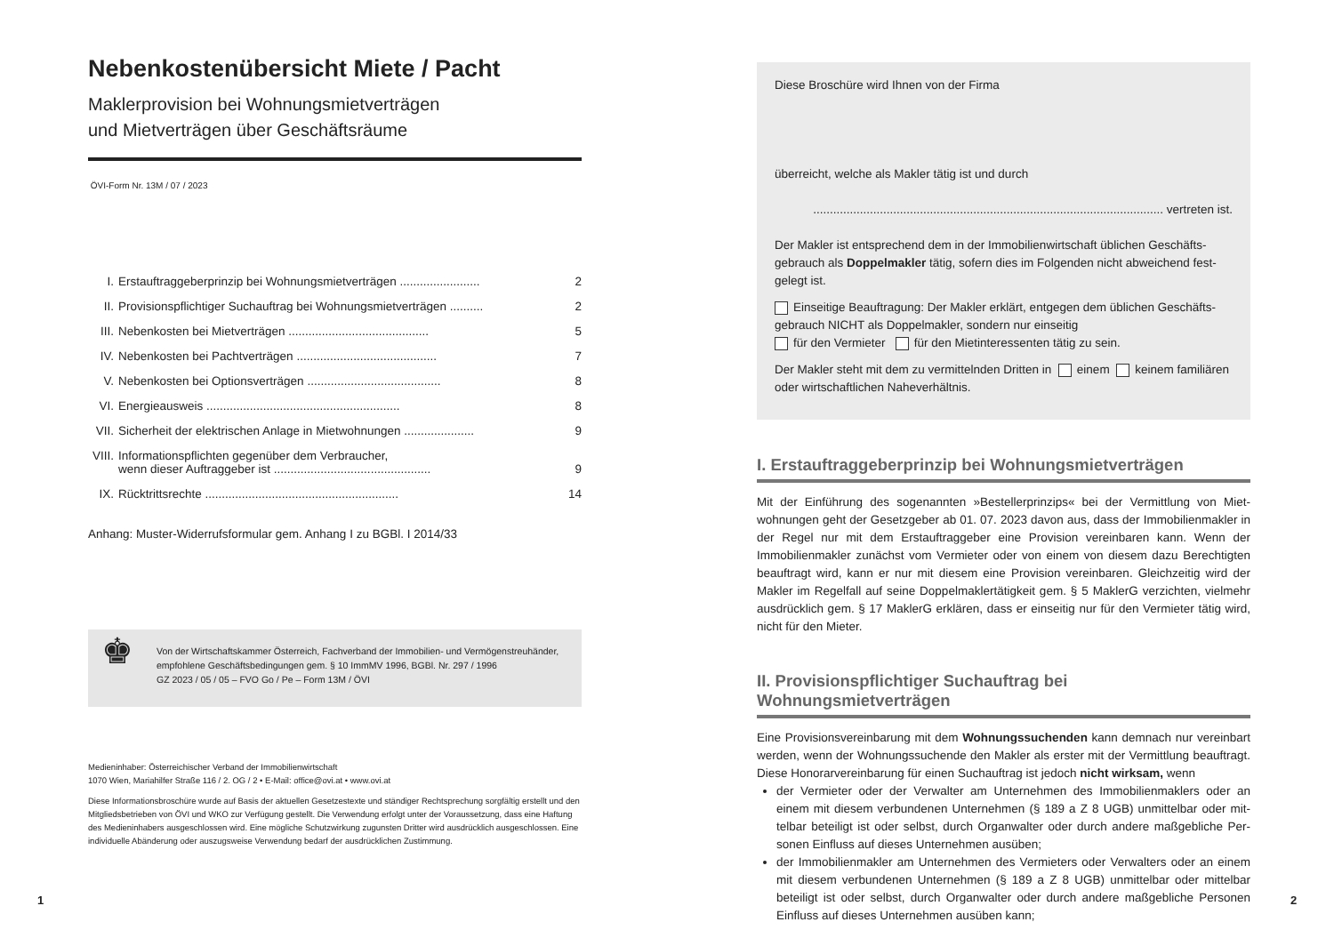Nebenkostenübersicht Miete / Pacht
Maklerprovision bei Wohnungsmietverträgen
und Mietverträgen über Geschäftsräume
ÖVI-Form Nr. 13M / 07 / 2023
I. Erstauftraggeberprinzip bei Wohnungsmietverträgen ........................ 2
II. Provisionspflichtiger Suchauftrag bei Wohnungsmietverträgen .......... 2
III. Nebenkosten bei Mietverträgen .......................................... 5
IV. Nebenkosten bei Pachtverträgen .......................................... 7
V. Nebenkosten bei Optionsverträgen ........................................ 8
VI. Energieausweis .......................................................... 8
VII. Sicherheit der elektrischen Anlage in Mietwohnungen ..................... 9
VIII. Informationspflichten gegenüber dem Verbraucher,
wenn dieser Auftraggeber ist ...............................................
9
IX. Rücktrittsrechte .......................................................... 14
Anhang: Muster-Widerrufsformular gem. Anhang I zu BGBl. I 2014/33
♚
Von der Wirtschaftskammer Österreich, Fachverband der Immobilien- und Vermögenstreu­händer, empfohlene Geschäftsbedingungen gem. § 10 ImmMV 1996, BGBl. Nr. 297 / 1996
GZ 2023 / 05 / 05 – FVO Go / Pe – Form 13M / ÖVI
Medieninhaber: Österreichischer Verband der Immobilienwirtschaft
1070 Wien, Mariahilfer Straße 116 / 2. OG / 2 • E-Mail: office@ovi.at • www.ovi.at
Diese Informationsbroschüre wurde auf Basis der aktuellen Gesetzestexte und ständiger Rechtsprechung sorgfältig er­stellt und den Mitgliedsbetrieben von ÖVI und WKO zur Verfügung gestellt. Die Verwendung erfolgt unter der Voraussetzung, dass eine Haftung des Medieninhabers ausgeschlossen wird. Eine mögliche Schutzwirkung zugunsten Dritter wird ausdrücklich ausgeschlossen. Eine individuelle Abänderung oder auszugsweise Verwendung bedarf der ausdrücklichen Zustimmung.
Diese Broschüre wird Ihnen von der Firma
überreicht, welche als Makler tätig ist und durch
......................................................................................................... vertreten ist.
Der Makler ist entsprechend dem in der Immobilienwirtschaft üblichen Geschäfts­gebrauch als Doppelmakler tätig, sofern dies im Folgenden nicht abweichend fest­gelegt ist.
Einseitige Beauftragung: Der Makler erklärt, entgegen dem üblichen Geschäfts­gebrauch NICHT als Doppelmakler, sondern nur einseitig
für den Vermieter für den Mietinteressenten tätig zu sein.
Der Makler steht mit dem zu vermittelnden Dritten in einem keinem familiären oder wirtschaftlichen Naheverhältnis.
I. Erstauftraggeberprinzip bei Wohnungsmietverträgen
Mit der Einführung des sogenannten »Bestellerprinzips« bei der Vermittlung von Miet­wohnungen geht der Gesetzgeber ab 01. 07. 2023 davon aus, dass der Immobilienmakler in der Regel nur mit dem Erstauftraggeber eine Provision vereinbaren kann. Wenn der Immobilienmakler zunächst vom Vermieter oder von einem von diesem dazu Berechtig­ten beauftragt wird, kann er nur mit diesem eine Provision vereinbaren. Gleichzeitig wird der Makler im Regelfall auf seine Doppelmaklertätigkeit gem. § 5 MaklerG verzichten, viel­mehr ausdrücklich gem. § 17 MaklerG erklären, dass er einseitig nur für den Vermieter tä­tig wird, nicht für den Mieter.
II. Provisionspflichtiger Suchauftrag bei Wohnungsmietverträgen
Eine Provisionsvereinbarung mit dem Wohnungssuchenden kann demnach nur vereinbart werden, wenn der Wohnungssuchende den Makler als erster mit der Vermittlung beauf­tragt. Diese Honorarvereinbarung für einen Suchauftrag ist jedoch nicht wirksam, wenn
der Vermieter oder der Verwalter am Unternehmen des Immobilienmaklers oder an einem mit diesem verbundenen Unternehmen (§ 189 a Z 8 UGB) unmittelbar oder mit­telbar beteiligt ist oder selbst, durch Organwalter oder durch andere maßgebliche Per­sonen Einfluss auf dieses Unternehmen ausüben;
der Immobilienmakler am Unternehmen des Vermieters oder Verwalters oder an ei­nem mit diesem verbundenen Unternehmen (§ 189 a Z 8 UGB) unmittelbar oder mit­telbar beteiligt ist oder selbst, durch Organwalter oder durch andere maßgebliche Per­sonen Einfluss auf dieses Unternehmen ausüben kann;
1 2